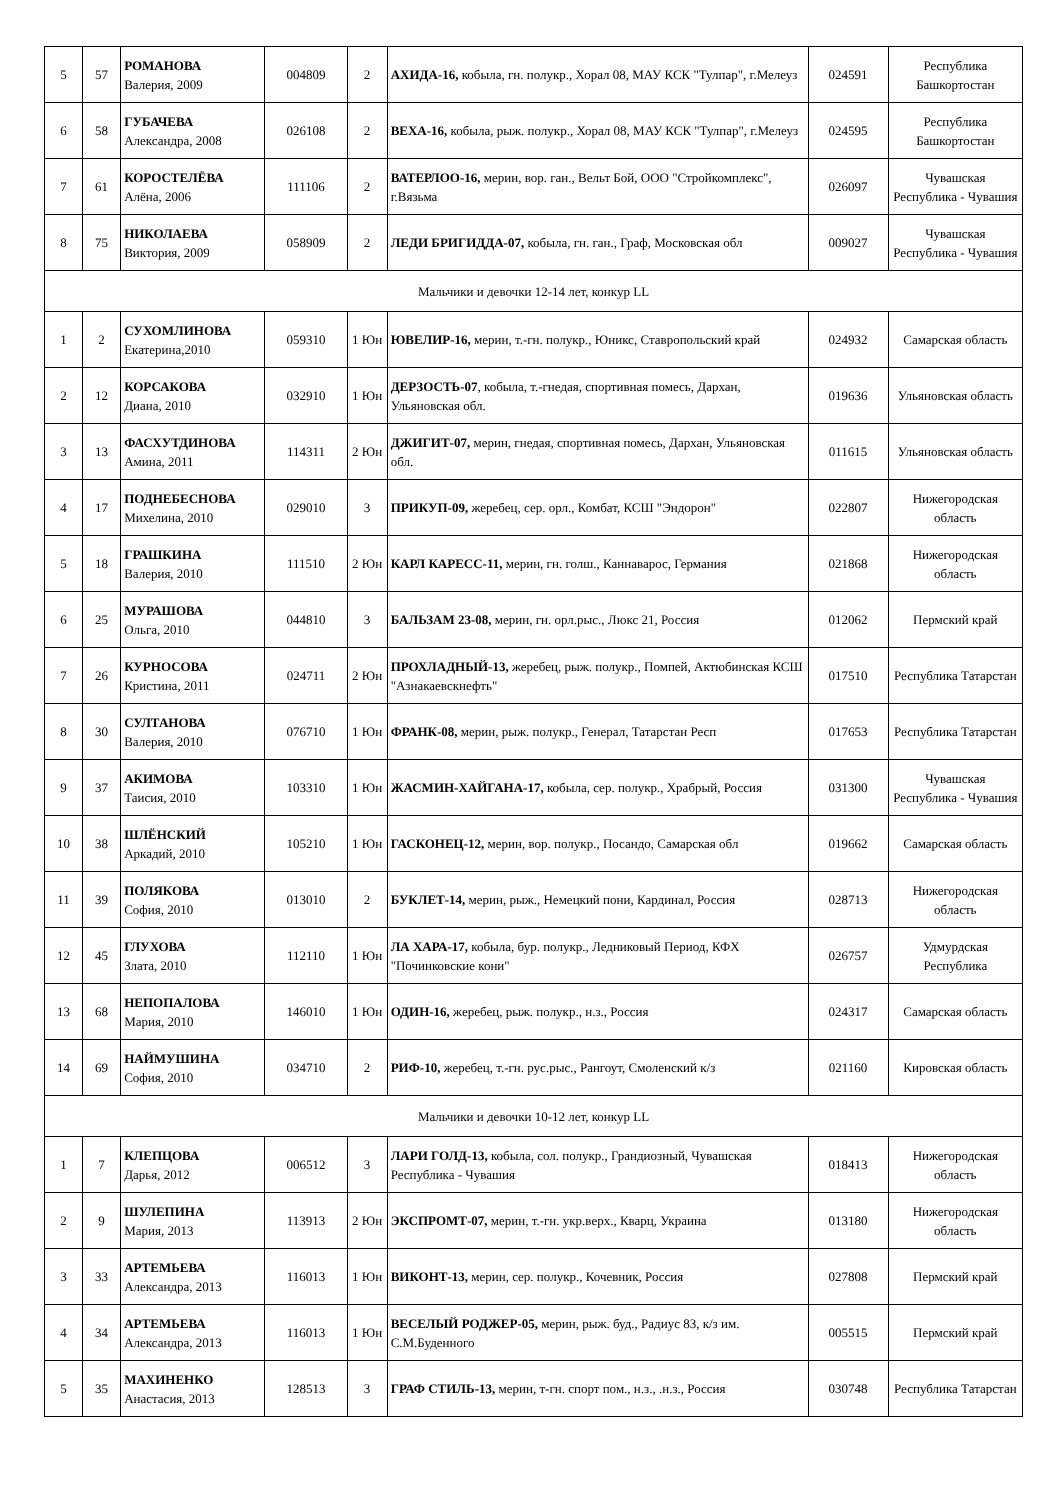| 5 | 57 | РОМАНОВА Валерия, 2009 | 004809 | 2 | АХИДА-16, кобыла, гн. полукр., Хорал 08, МАУ КСК "Тулпар", г.Мелеуз | 024591 | Республика Башкортостан |
| 6 | 58 | ГУБАЧЕВА Александра, 2008 | 026108 | 2 | ВЕХА-16, кобыла, рыж. полукр., Хорал 08, МАУ КСК "Тулпар", г.Мелеуз | 024595 | Республика Башкортостан |
| 7 | 61 | КОРОСТЕЛЁВА Алёна, 2006 | 111106 | 2 | ВАТЕРЛОО-16, мерин, вор. ган., Вельт Бой, ООО "Стройкомплекс", г.Вязьма | 026097 | Чувашская Республика - Чувашия |
| 8 | 75 | НИКОЛАЕВА Виктория, 2009 | 058909 | 2 | ЛЕДИ БРИГИДДА-07, кобыла, гн. ган., Граф, Московская обл | 009027 | Чувашская Республика - Чувашия |
| Мальчики и девочки 12-14 лет, конкур LL | | | | | | | |
| 1 | 2 | СУХОМЛИНОВА Екатерина,2010 | 059310 | 1 Юн | ЮВЕЛИР-16, мерин, т.-гн. полукр., Юникс, Ставропольский край | 024932 | Самарская область |
| 2 | 12 | КОРСАКОВА Диана, 2010 | 032910 | 1 Юн | ДЕРЗОСТЬ-07 , кобыла, т.-гнедая, спортивная помесь, Дархан, Ульяновская обл. | 019636 | Ульяновская область |
| 3 | 13 | ФАСХУТДИНОВА Амина, 2011 | 114311 | 2 Юн | ДЖИГИТ-07, мерин, гнедая, спортивная помесь, Дархан, Ульяновская обл. | 011615 | Ульяновская область |
| 4 | 17 | ПОДНЕБЕСНОВА Михелина, 2010 | 029010 | 3 | ПРИКУП-09, жеребец, сер. орл., Комбат, КСШ "Эндорон" | 022807 | Нижегородская область |
| 5 | 18 | ГРАШКИНА Валерия, 2010 | 111510 | 2 Юн | КАРЛ КАРЕСС-11, мерин, гн. голш., Каннаварос, Германия | 021868 | Нижегородская область |
| 6 | 25 | МУРАШОВА Ольга, 2010 | 044810 | 3 | БАЛЬЗАМ 23-08, мерин, гн. орл.рыс., Люкс 21, Россия | 012062 | Пермский край |
| 7 | 26 | КУРНОСОВА Кристина, 2011 | 024711 | 2 Юн | ПРОХЛАДНЫЙ-13, жеребец, рыж. полукр., Помпей, Актюбинская КСШ "Азнакаевскнефть" | 017510 | Республика Татарстан |
| 8 | 30 | СУЛТАНОВА Валерия, 2010 | 076710 | 1 Юн | ФРАНК-08, мерин, рыж. полукр., Генерал, Татарстан Респ | 017653 | Республика Татарстан |
| 9 | 37 | АКИМОВА Таисия, 2010 | 103310 | 1 Юн | ЖАСМИН-ХАЙГАНА-17, кобыла, сер. полукр., Храбрый, Россия | 031300 | Чувашская Республика - Чувашия |
| 10 | 38 | ШЛЁНСКИЙ Аркадий, 2010 | 105210 | 1 Юн | ГАСКОНЕЦ-12, мерин, вор. полукр., Посандо, Самарская обл | 019662 | Самарская область |
| 11 | 39 | ПОЛЯКОВА София, 2010 | 013010 | 2 | БУКЛЕТ-14, мерин, рыж., Немецкий пони, Кардинал, Россия | 028713 | Нижегородская область |
| 12 | 45 | ГЛУХОВА Злата, 2010 | 112110 | 1 Юн | ЛА ХАРА-17, кобыла, бур. полукр., Ледниковый Период, КФХ "Починковские кони" | 026757 | Удмурдская Республика |
| 13 | 68 | НЕПОПАЛОВА Мария, 2010 | 146010 | 1 Юн | ОДИН-16, жеребец, рыж. полукр., н.з., Россия | 024317 | Самарская область |
| 14 | 69 | НАЙМУШИНА София, 2010 | 034710 | 2 | РИФ-10, жеребец, т.-гн. рус.рыс., Рангоут, Смоленский к/з | 021160 | Кировская область |
| Мальчики и девочки 10-12 лет, конкур LL | | | | | | | |
| 1 | 7 | КЛЕПЦОВА Дарья, 2012 | 006512 | 3 | ЛАРИ ГОЛД-13, кобыла, сол. полукр., Грандиозный, Чувашская Республика - Чувашия | 018413 | Нижегородская область |
| 2 | 9 | ШУЛЕПИНА Мария, 2013 | 113913 | 2 Юн | ЭКСПРОМТ-07, мерин, т.-гн. укр.верх., Кварц, Украина | 013180 | Нижегородская область |
| 3 | 33 | АРТЕМЬЕВА Александра, 2013 | 116013 | 1 Юн | ВИКОНТ-13, мерин, сер. полукр., Кочевник, Россия | 027808 | Пермский край |
| 4 | 34 | АРТЕМЬЕВА Александра, 2013 | 116013 | 1 Юн | ВЕСЕЛЫЙ РОДЖЕР-05, мерин, рыж. буд., Радиус 83, к/з им. С.М.Буденного | 005515 | Пермский край |
| 5 | 35 | МАХИНЕНКО Анастасия, 2013 | 128513 | 3 | ГРАФ СТИЛЬ-13, мерин, т-гн. спорт пом., н.з., .н.з., Россия | 030748 | Республика Татарстан |